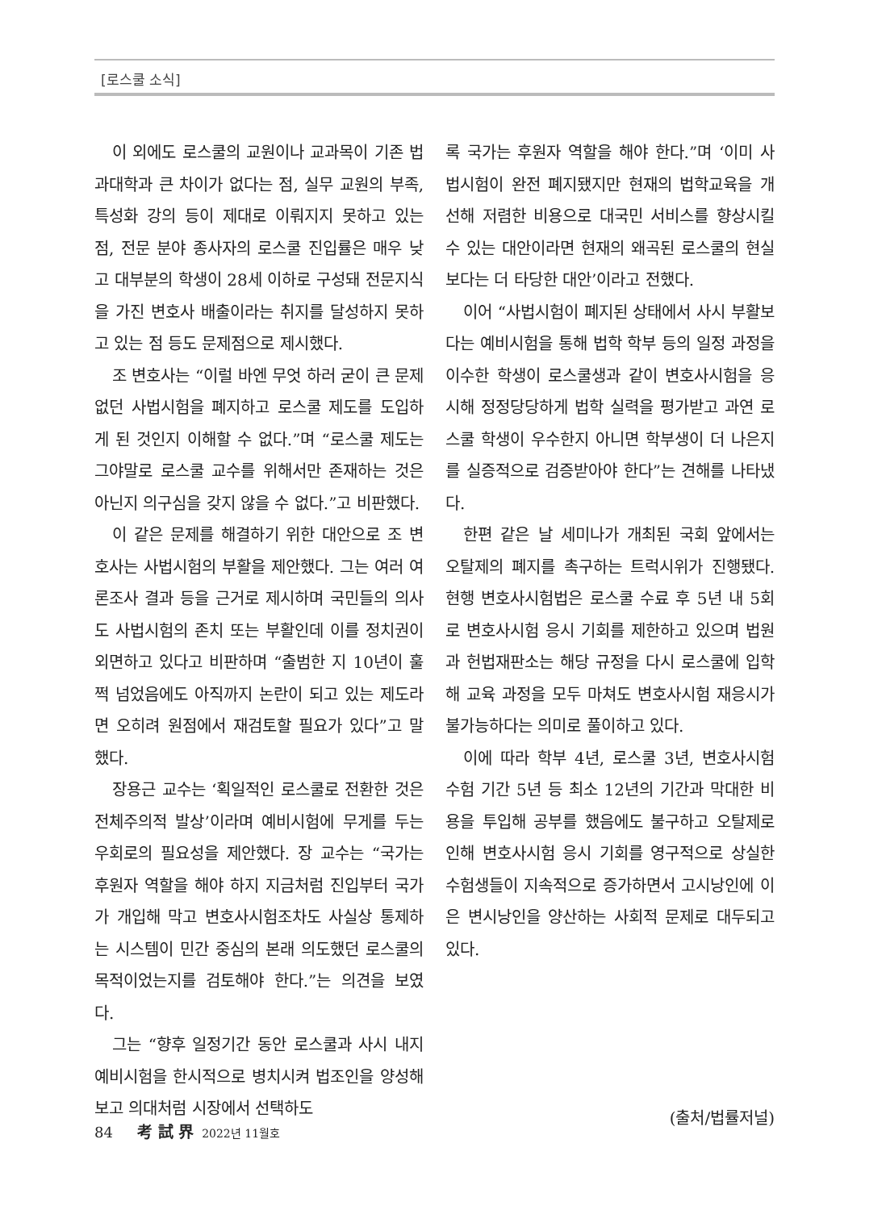[로스쿨 소식]
이 외에도 로스쿨의 교원이나 교과목이 기존 법과대학과 큰 차이가 없다는 점, 실무 교원의 부족, 특성화 강의 등이 제대로 이뤄지지 못하고 있는 점, 전문 분야 종사자의 로스쿨 진입률은 매우 낮고 대부분의 학생이 28세 이하로 구성돼 전문지식을 가진 변호사 배출이라는 취지를 달성하지 못하고 있는 점 등도 문제점으로 제시했다.
조 변호사는 “이럴 바엔 무엇 하러 굳이 큰 문제 없던 사법시험을 폐지하고 로스쿨 제도를 도입하게 된 것인지 이해할 수 없다.”며 “로스쿨 제도는 그야말로 로스쿨 교수를 위해서만 존재하는 것은 아닌지 의구심을 갖지 않을 수 없다.”고 비판했다.
이 같은 문제를 해결하기 위한 대안으로 조 변호사는 사법시험의 부활을 제안했다. 그는 여러 여론조사 결과 등을 근거로 제시하며 국민들의 의사도 사법시험의 존치 또는 부활인데 이를 정치권이 외면하고 있다고 비판하며 “출범한 지 10년이 훌쩍 넘었음에도 아직까지 논란이 되고 있는 제도라면 오히려 원점에서 재검토할 필요가 있다”고 말했다.
장용근 교수는 ‘획일적인 로스쿨로 전환한 것은 전체주의적 발상’이라며 예비시험에 무게를 두는 우회로의 필요성을 제안했다. 장 교수는 “국가는 후원자 역할을 해야 하지 지금처럼 진입부터 국가가 개입해 막고 변호사시험조차도 사실상 통제하는 시스템이 민간 중심의 본래 의도했던 로스쿨의 목적이었는지를 검토해야 한다.”는 의견을 보였다.
그는 “향후 일정기간 동안 로스쿨과 사시 내지 예비시험을 한시적으로 병치시켜 법조인을 양성해보고 의대처럼 시장에서 선택하도
록 국가는 후원자 역할을 해야 한다.”며 ‘이미 사법시험이 완전 폐지됐지만 현재의 법학교육을 개선해 저렴한 비용으로 대국민 서비스를 향상시킬 수 있는 대안이라면 현재의 왜곡된 로스쿨의 현실보다는 더 타당한 대안’이라고 전했다.
이어 “사법시험이 폐지된 상태에서 사시 부활보다는 예비시험을 통해 법학 학부 등의 일정 과정을 이수한 학생이 로스쿨생과 같이 변호사시험을 응시해 정정당당하게 법학 실력을 평가받고 과연 로스쿨 학생이 우수한지 아니면 학부생이 더 나은지를 실증적으로 검증받아야 한다”는 견해를 나타냈다.
한편 같은 날 세미나가 개최된 국회 앞에서는 오탈제의 폐지를 촉구하는 트럭시위가 진행됐다. 현행 변호사시험법은 로스쿨 수료 후 5년 내 5회로 변호사시험 응시 기회를 제한하고 있으며 법원과 헌법재판소는 해당 규정을 다시 로스쿨에 입학해 교육 과정을 모두 마쳐도 변호사시험 재응시가 불가능하다는 의미로 풀이하고 있다.
이에 따라 학부 4년, 로스쿨 3년, 변호사시험 수험 기간 5년 등 최소 12년의 기간과 막대한 비용을 투입해 공부를 했음에도 불구하고 오탈제로 인해 변호사시험 응시 기회를 영구적으로 상실한 수험생들이 지속적으로 증가하면서 고시낭인에 이은 변시낭인을 양산하는 사회적 문제로 대두되고 있다.
(출처/법률저널)
84 考 試 界 2022년 11월호